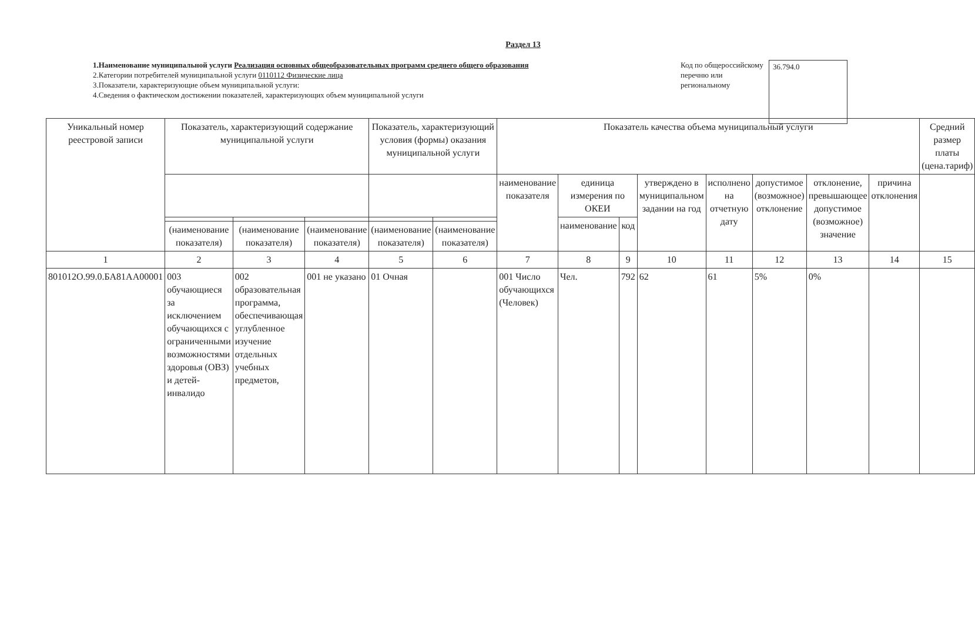Раздел 13
1.Наименование муниципальной услуги Реализация основных общеобразовательных программ среднего общего образования
2.Категории потребителей муниципальной услуги 0110112 Физические лица
3.Показатели, характеризующие объем муниципальной услуги:
4.Сведения о фактическом достижении показателей, характеризующих объем муниципальной услуги
Код по общероссийскому перечню или региональному
36.794.0
| Уникальный номер реестровой записи | Показатель, характеризующий содержание муниципальной услуги | | | Показатель, характеризующий условия (формы) оказания муниципальной услуги | | Показатель качества объема муниципальный услуги | | | | | | | | Средний размер платы (цена.тариф) |
| --- | --- | --- | --- | --- | --- | --- | --- | --- | --- | --- | --- | --- | --- | --- |
| | | | | | | наименование показателя | единица измерения по ОКЕИ | | утверждено в муниципальном задании на год | исполнено на отчетную дату | допустимое (возможное) отклонение | отклонение, превышающее допустимое (возможное) значение | причина отклонения | |
| | | | | | | | наименование | код | | | | | | |
| | (наименование показателя) | (наименование показателя) | (наименование показателя) | (наименование показателя) | (наименование показателя) | | | | | | | | | |
| 1 | 2 | 3 | 4 | 5 | 6 | 7 | 8 | 9 | 10 | 11 | 12 | 13 | 14 | 15 |
| 801012О.99.0.БА81АА00001 | 003 обучающиеся за исключением обучающихся с ограниченными возможностями здоровья (ОВЗ) и детей-инвалидо | 002 образовательная программа, обеспечивающая углубленное изучение отдельных учебных предметов, | 001 не указано | 01 Очная | | 001 Число обучающихся (Человек) | Чел. | 792 | 62 | 61 | 5% | 0% | | |